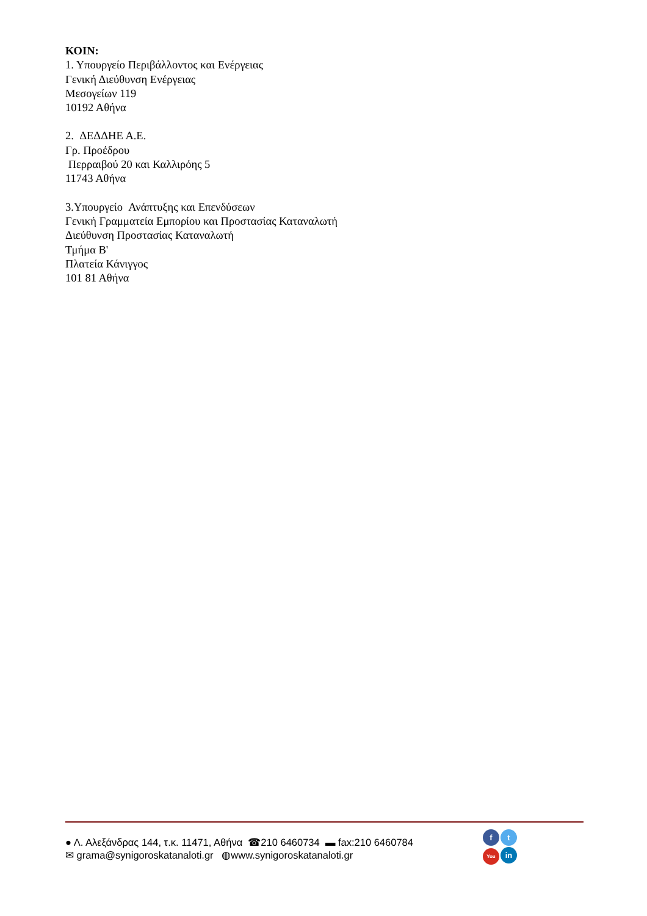ΚΟΙΝ:
1. Υπουργείο Περιβάλλοντος και Ενέργειας
Γενική Διεύθυνση Ενέργειας
Μεσογείων 119
10192 Αθήνα
2. ΔΕΔΔΗΕ Α.Ε.
Γρ. Προέδρου
Περραιβού 20 και Καλλιρόης 5
11743 Αθήνα
3.Υπουργείο Ανάπτυξης και Επενδύσεων
Γενική Γραμματεία Εμπορίου και Προστασίας Καταναλωτή
Διεύθυνση Προστασίας Καταναλωτή
Τμήμα Β'
Πλατεία Κάνιγγος
101 81 Αθήνα
● Λ. Αλεξάνδρας 144, τ.κ. 11471, Αθήνα ☎210 6460734 ▬ fax:210 6460784
✉ grama@synigoroskatanaloti.gr ◍www.synigoroskatanaloti.gr
ft You in